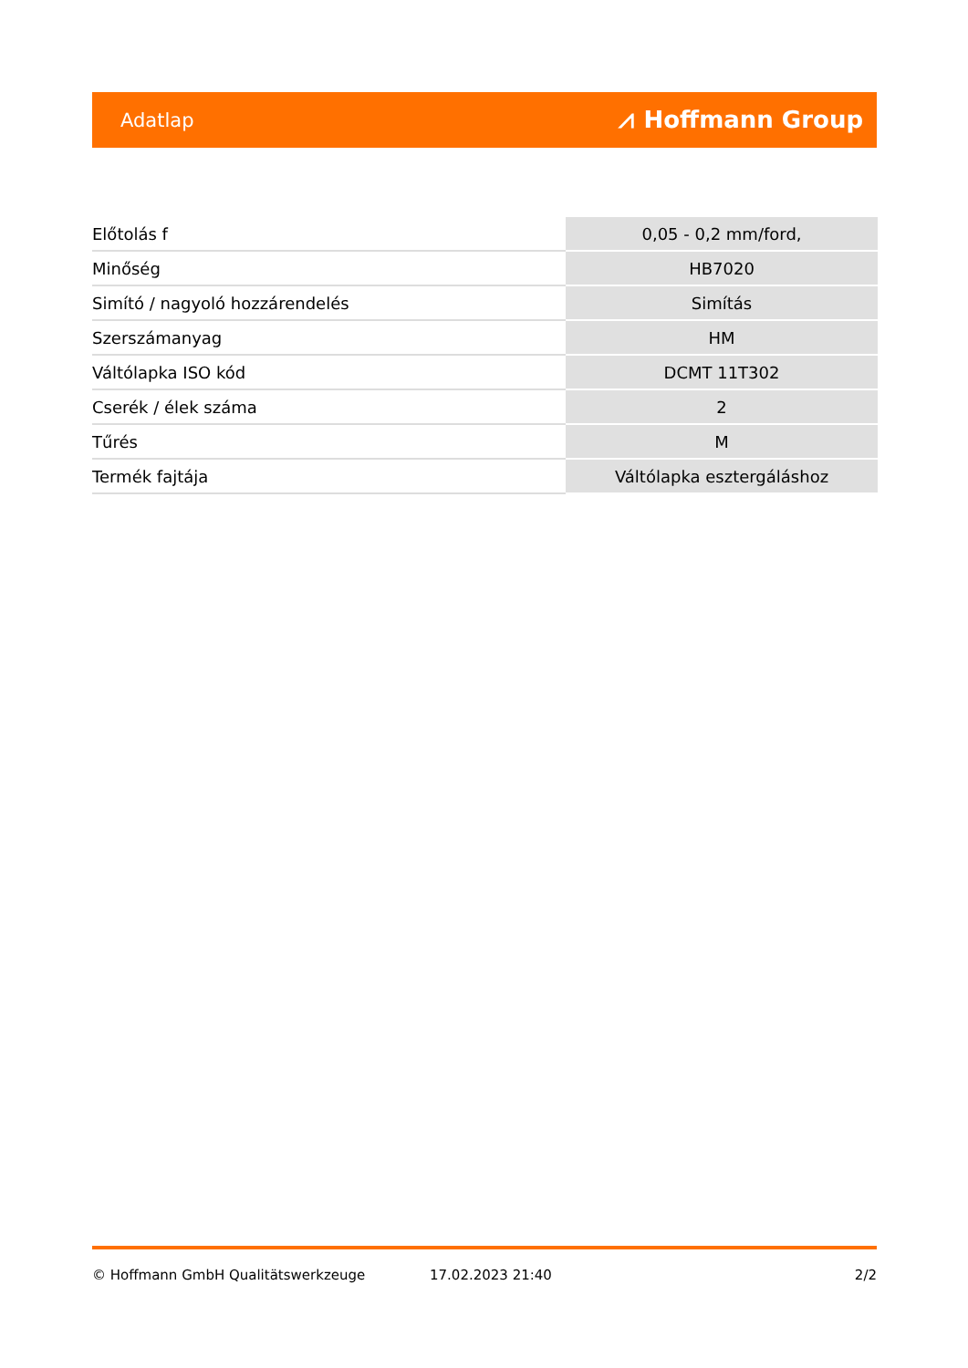Adatlap ⩘ Hoffmann Group
| Előtolás f | 0,05 - 0,2 mm/ford, |
| Minőség | HB7020 |
| Simító / nagyoló hozzárendelés | Simítás |
| Szerszámanyag | HM |
| Váltólapka ISO kód | DCMT 11T302 |
| Cserék / élek száma | 2 |
| Tűrés | M |
| Termék fajtája | Váltólapka esztergáláshoz |
© Hoffmann GmbH Qualitätswerkzeuge 17.02.2023 21:40 2/2